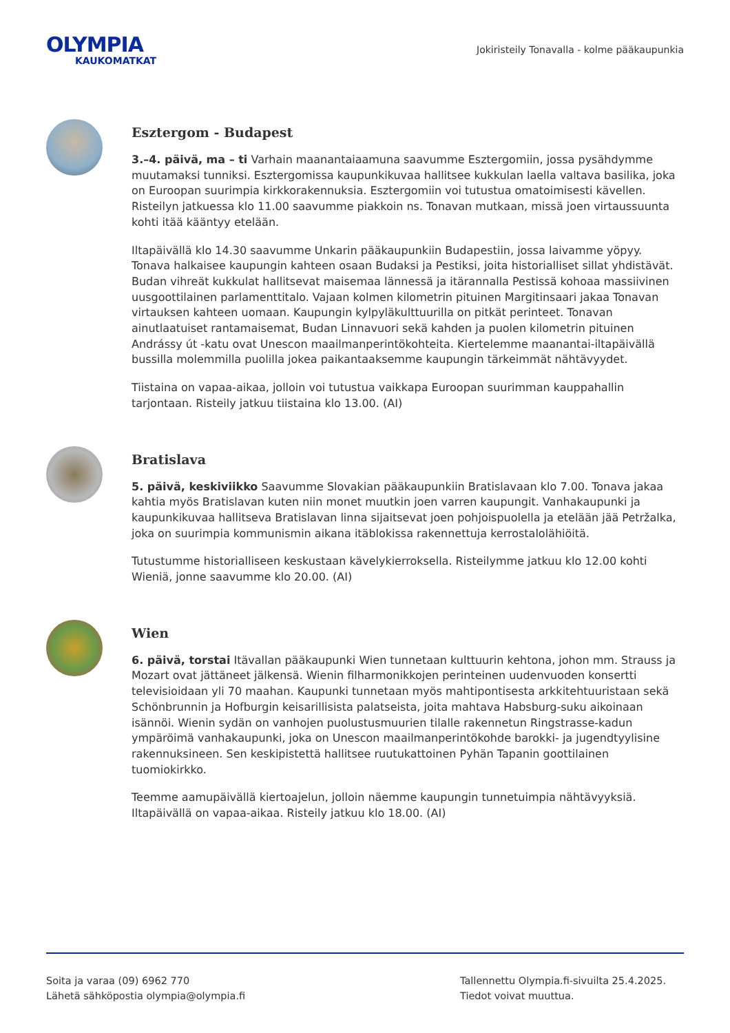OLYMPIA
KAUKOMATKAT
Jokiristeily Tonavalla - kolme pääkaupunkia
Esztergom - Budapest
3.–4. päivä, ma – ti Varhain maanantaiaamuna saavumme Esztergomiin, jossa pysähdymme muutamaksi tunniksi. Esztergomissa kaupunkikuvaa hallitsee kukkulan laella valtava basilika, joka on Euroopan suurimpia kirkkorakennuksia. Esztergomiin voi tutustua omatoimisesti kävellen. Risteilyn jatkuessa klo 11.00 saavumme piakkoin ns. Tonavan mutkaan, missä joen virtaussuunta kohti itää kääntyy etelään.
Iltapäivällä klo 14.30 saavumme Unkarin pääkaupunkiin Budapestiin, jossa laivamme yöpyy. Tonava halkaisee kaupungin kahteen osaan Budaksi ja Pestiksi, joita historialliset sillat yhdistävät. Budan vihreät kukkulat hallitsevat maisemaa lännessä ja itärannalla Pestissä kohoaa massiivinen uusgoottilainen parlamenttitalo. Vajaan kolmen kilometrin pituinen Margitinsaari jakaa Tonavan virtauksen kahteen uomaan. Kaupungin kylpyläkulttuurilla on pitkät perinteet. Tonavan ainutlaatuiset rantamaisemat, Budan Linnavuori sekä kahden ja puolen kilometrin pituinen Andrássy út -katu ovat Unescon maailmanperintökohteita. Kiertelemme maanantai-iltapäivällä bussilla molemmilla puolilla jokea paikantaaksemme kaupungin tärkeimmät nähtävyydet.
Tiistaina on vapaa-aikaa, jolloin voi tutustua vaikkapa Euroopan suurimman kauppahallin tarjontaan. Risteily jatkuu tiistaina klo 13.00. (AI)
Bratislava
5. päivä, keskiviikko Saavumme Slovakian pääkaupunkiin Bratislavaan klo 7.00. Tonava jakaa kahtia myös Bratislavan kuten niin monet muutkin joen varren kaupungit. Vanhakaupunki ja kaupunkikuvaa hallitseva Bratislavan linna sijaitsevat joen pohjoispuolella ja etelään jää Petržalka, joka on suurimpia kommunismin aikana itäblokissa rakennettuja kerrostalolähiöitä.
Tutustumme historialliseen keskustaan kävelykierroksella. Risteilymme jatkuu klo 12.00 kohti Wieniä, jonne saavumme klo 20.00. (AI)
Wien
6. päivä, torstai Itävallan pääkaupunki Wien tunnetaan kulttuurin kehtona, johon mm. Strauss ja Mozart ovat jättäneet jälkensä. Wienin filharmonikkojen perinteinen uudenvuoden konsertti televisioidaan yli 70 maahan. Kaupunki tunnetaan myös mahtipontisesta arkkitehtuuristaan sekä Schönbrunnin ja Hofburgin keisarillisista palatseista, joita mahtava Habsburg-suku aikoinaan isännöi. Wienin sydän on vanhojen puolustusmuurien tilalle rakennetun Ringstrasse-kadun ympäröimä vanhakaupunki, joka on Unescon maailmanperintökohde barokki- ja jugendtyylisine rakennuksineen. Sen keskipistettä hallitsee ruutukattoinen Pyhän Tapanin goottilainen tuomiokirkko.
Teemme aamupäivällä kiertoajelun, jolloin näemme kaupungin tunnetuimpia nähtävyyksiä. Iltapäivällä on vapaa-aikaa. Risteily jatkuu klo 18.00. (AI)
Soita ja varaa (09) 6962 770
Lähetä sähköpostia olympia@olympia.fi
Tallennettu Olympia.fi-sivuilta 25.4.2025.
Tiedot voivat muuttua.